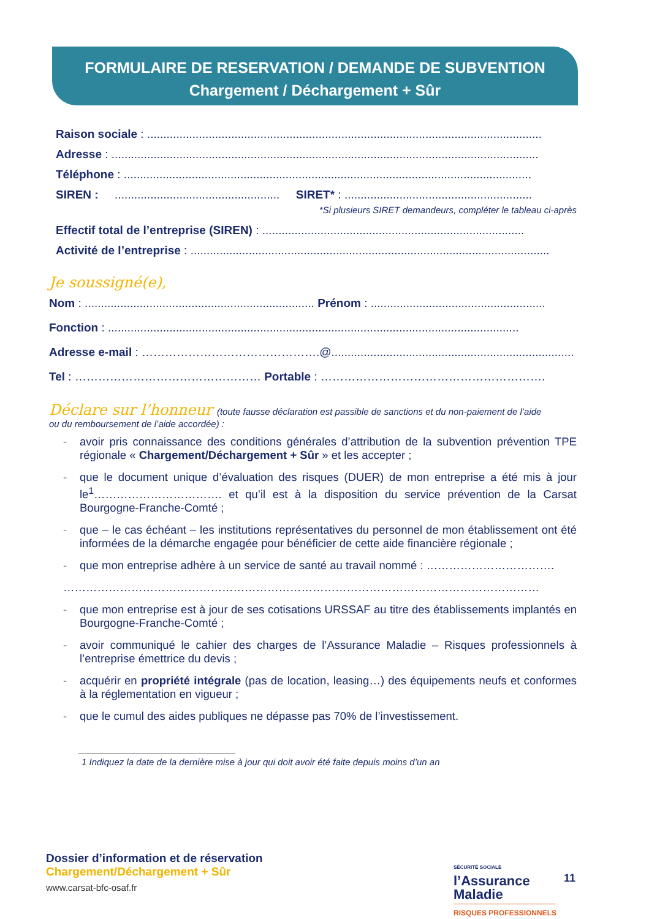FORMULAIRE DE RESERVATION / DEMANDE DE SUBVENTION
Chargement / Déchargement + Sûr
Raison sociale : ..........................................................................................................................
Adresse : ....................................................................................................................................
Téléphone : ..............................................................................................................................
SIREN : ................................................... SIRET* : ..........................................................
*Si plusieurs SIRET demandeurs, compléter le tableau ci-après
Effectif total de l’entreprise (SIREN) : .................................................................................
Activité de l’entreprise : ...............................................................................................................
Je soussigné(e),
Nom : ....................................................................... Prénom : ......................................................
Fonction : ...............................................................................................................................
Adresse e-mail : ……………………………………….@.............................................................................
Tel : ………………………………………… Portable : ………………………………………………….
Déclare sur l’honneur (toute fausse déclaration est passible de sanctions et du non-paiement de l’aide
ou du remboursement de l’aide accordée) :
- avoir pris connaissance des conditions générales d’attribution de la subvention prévention TPE régionale « Chargement/Déchargement + Sûr » et les accepter ;
- que le document unique d’évaluation des risques (DUER) de mon entreprise a été mis à jour le<sup>1</sup>……………………………. et qu’il est à la disposition du service prévention de la Carsat Bourgogne-Franche-Comté ;
- que – le cas échéant – les institutions représentatives du personnel de mon établissement ont été informées de la démarche engagée pour bénéficier de cette aide financière régionale ;
- que mon entreprise adhère à un service de santé au travail nommé : …………………………….
………………………………………………………………………………………………………………
- que mon entreprise est à jour de ses cotisations URSSAF au titre des établissements implantés en Bourgogne-Franche-Comté ;
- avoir communiqué le cahier des charges de l’Assurance Maladie – Risques professionnels à l’entreprise émettrice du devis ;
- acquérir en propriété intégrale (pas de location, leasing…) des équipements neufs et conformes à la réglementation en vigueur ;
- que le cumul des aides publiques ne dépasse pas 70% de l’investissement.
1 Indiquez la date de la dernière mise à jour qui doit avoir été faite depuis moins d’un an
Dossier d’information et de réservation
Chargement/Déchargement + Sûr
www.carsat-bfc-osaf.fr
SÉCURITÉ SOCIALE
l’Assurance
Maladie
RISQUES PROFESSIONNELS
11